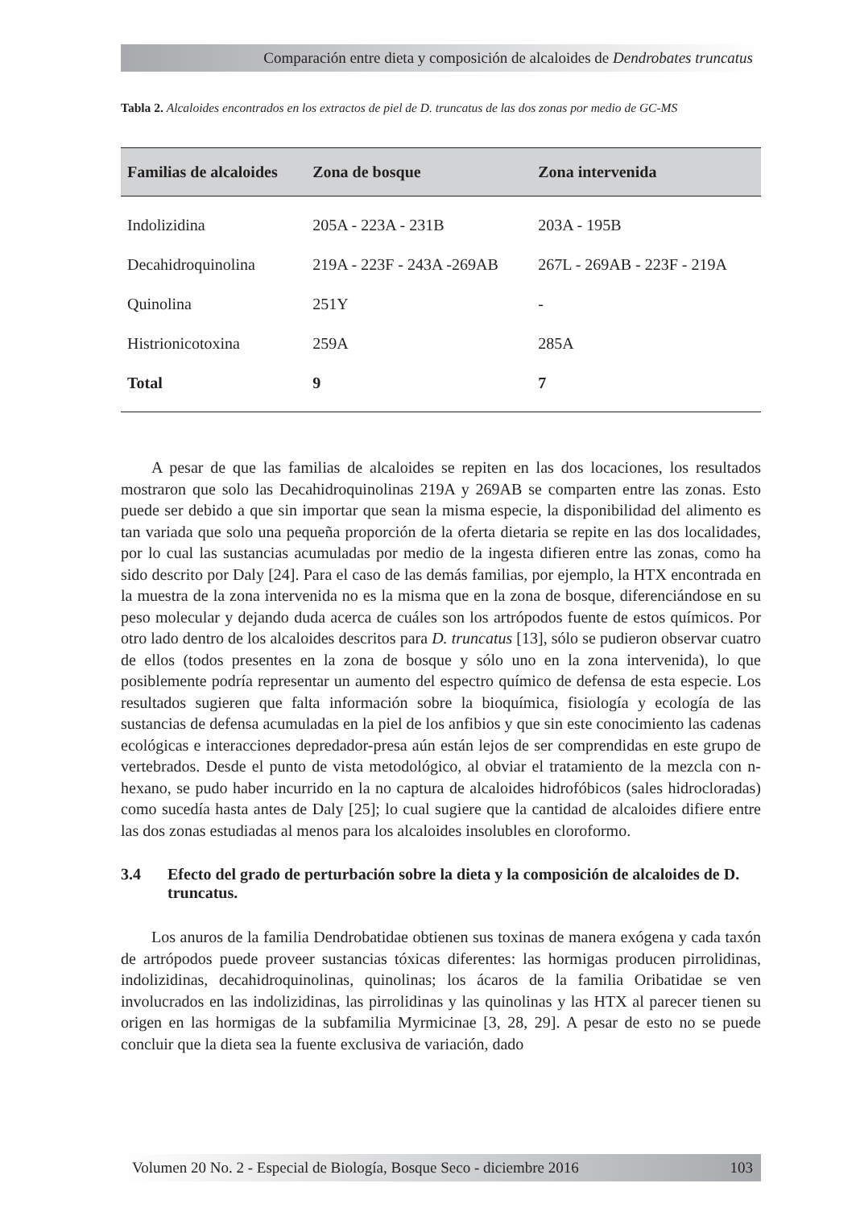Comparación entre dieta y composición de alcaloides de Dendrobates truncatus
Tabla 2. Alcaloides encontrados en los extractos de piel de D. truncatus de las dos zonas por medio de GC-MS
| Familias de alcaloides | Zona de bosque | Zona intervenida |
| --- | --- | --- |
| Indolizidina | 205A - 223A - 231B | 203A - 195B |
| Decahidroquinolina | 219A - 223F - 243A -269AB | 267L - 269AB - 223F - 219A |
| Quinolina | 251Y | - |
| Histrionicotoxina | 259A | 285A |
| Total | 9 | 7 |
A pesar de que las familias de alcaloides se repiten en las dos locaciones, los resultados mostraron que solo las Decahidroquinolinas 219A y 269AB se comparten entre las zonas. Esto puede ser debido a que sin importar que sean la misma especie, la disponibilidad del alimento es tan variada que solo una pequeña proporción de la oferta dietaria se repite en las dos localidades, por lo cual las sustancias acumuladas por medio de la ingesta difieren entre las zonas, como ha sido descrito por Daly [24]. Para el caso de las demás familias, por ejemplo, la HTX encontrada en la muestra de la zona intervenida no es la misma que en la zona de bosque, diferenciándose en su peso molecular y dejando duda acerca de cuáles son los artrópodos fuente de estos químicos. Por otro lado dentro de los alcaloides descritos para D. truncatus [13], sólo se pudieron observar cuatro de ellos (todos presentes en la zona de bosque y sólo uno en la zona intervenida), lo que posiblemente podría representar un aumento del espectro químico de defensa de esta especie. Los resultados sugieren que falta información sobre la bioquímica, fisiología y ecología de las sustancias de defensa acumuladas en la piel de los anfibios y que sin este conocimiento las cadenas ecológicas e interacciones depredador-presa aún están lejos de ser comprendidas en este grupo de vertebrados. Desde el punto de vista metodológico, al obviar el tratamiento de la mezcla con n-hexano, se pudo haber incurrido en la no captura de alcaloides hidrofóbicos (sales hidrocloradas) como sucedía hasta antes de Daly [25]; lo cual sugiere que la cantidad de alcaloides difiere entre las dos zonas estudiadas al menos para los alcaloides insolubles en cloroformo.
3.4 Efecto del grado de perturbación sobre la dieta y la composición de alcaloides de D. truncatus.
Los anuros de la familia Dendrobatidae obtienen sus toxinas de manera exógena y cada taxón de artrópodos puede proveer sustancias tóxicas diferentes: las hormigas producen pirrolidinas, indolizidinas, decahidroquinolinas, quinolinas; los ácaros de la familia Oribatidae se ven involucrados en las indolizidinas, las pirrolidinas y las quinolinas y las HTX al parecer tienen su origen en las hormigas de la subfamilia Myrmicinae [3, 28, 29]. A pesar de esto no se puede concluir que la dieta sea la fuente exclusiva de variación, dado
Volumen 20 No. 2 - Especial de Biología, Bosque Seco - diciembre 2016 103